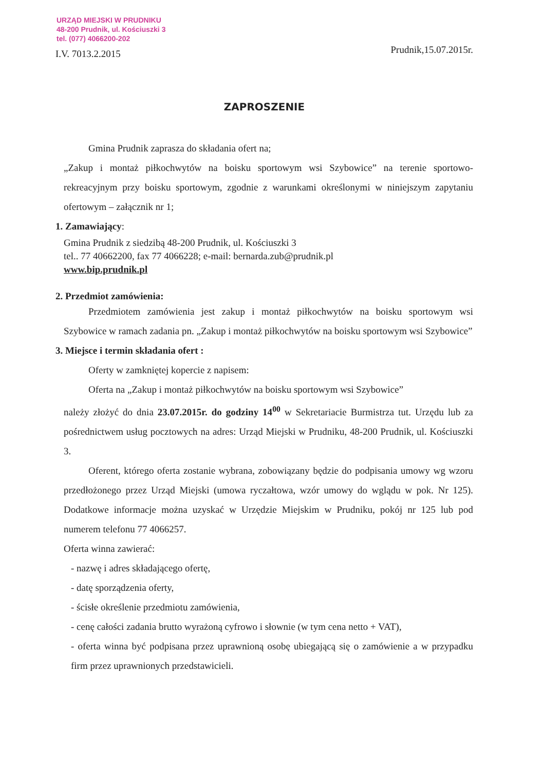URZĄD MIEJSKI W PRUDNIKU
48-200 Prudnik, ul. Kościuszki 3
tel. (077) 4066200-202
I.V. 7013.2.2015
Prudnik,15.07.2015r.
ZAPROSZENIE
Gmina Prudnik zaprasza do składania ofert na;
„Zakup i montaż piłkochwytów na boisku sportowym wsi Szybowice” na terenie sportowo-rekreacyjnym przy boisku sportowym, zgodnie z warunkami określonymi w niniejszym zapytaniu ofertowym – załącznik nr 1;
1. Zamawiający:
Gmina Prudnik z siedzibą 48-200 Prudnik, ul. Kościuszki 3
tel.. 77 40662200, fax 77 4066228; e-mail: bernarda.zub@prudnik.pl
www.bip.prudnik.pl
2. Przedmiot zamówienia:
Przedmiotem zamówienia jest zakup i montaż piłkochwytów na boisku sportowym wsi Szybowice w ramach zadania pn. „Zakup i montaż piłkochwytów na boisku sportowym wsi Szybowice”
3. Miejsce i termin składania ofert :
Oferty w zamkniętej kopercie z napisem:
Oferta na „Zakup i montaż piłkochwytów na boisku sportowym wsi Szybowice”
należy złożyć do dnia 23.07.2015r. do godziny 14<sup>00</sup> w Sekretariacie Burmistrza tut. Urzędu lub za pośrednictwem usług pocztowych na adres: Urząd Miejski w Prudniku, 48-200 Prudnik, ul. Kościuszki 3.
Oferent, którego oferta zostanie wybrana, zobowiązany będzie do podpisania umowy wg wzoru przedłożonego przez Urząd Miejski (umowa ryczałtowa, wzór umowy do wglądu w pok. Nr 125). Dodatkowe informacje można uzyskać w Urzędzie Miejskim w Prudniku, pokój nr 125 lub pod numerem telefonu 77 4066257.
Oferta winna zawierać:
- nazwę i adres składającego ofertę,
- datę sporządzenia oferty,
- ścisłe określenie przedmiotu zamówienia,
- cenę całości zadania brutto wyrażoną cyfrowo i słownie (w tym cena netto + VAT),
- oferta winna być podpisana przez uprawnioną osobę ubiegającą się o zamówienie a w przypadku firm przez uprawnionych przedstawicieli.